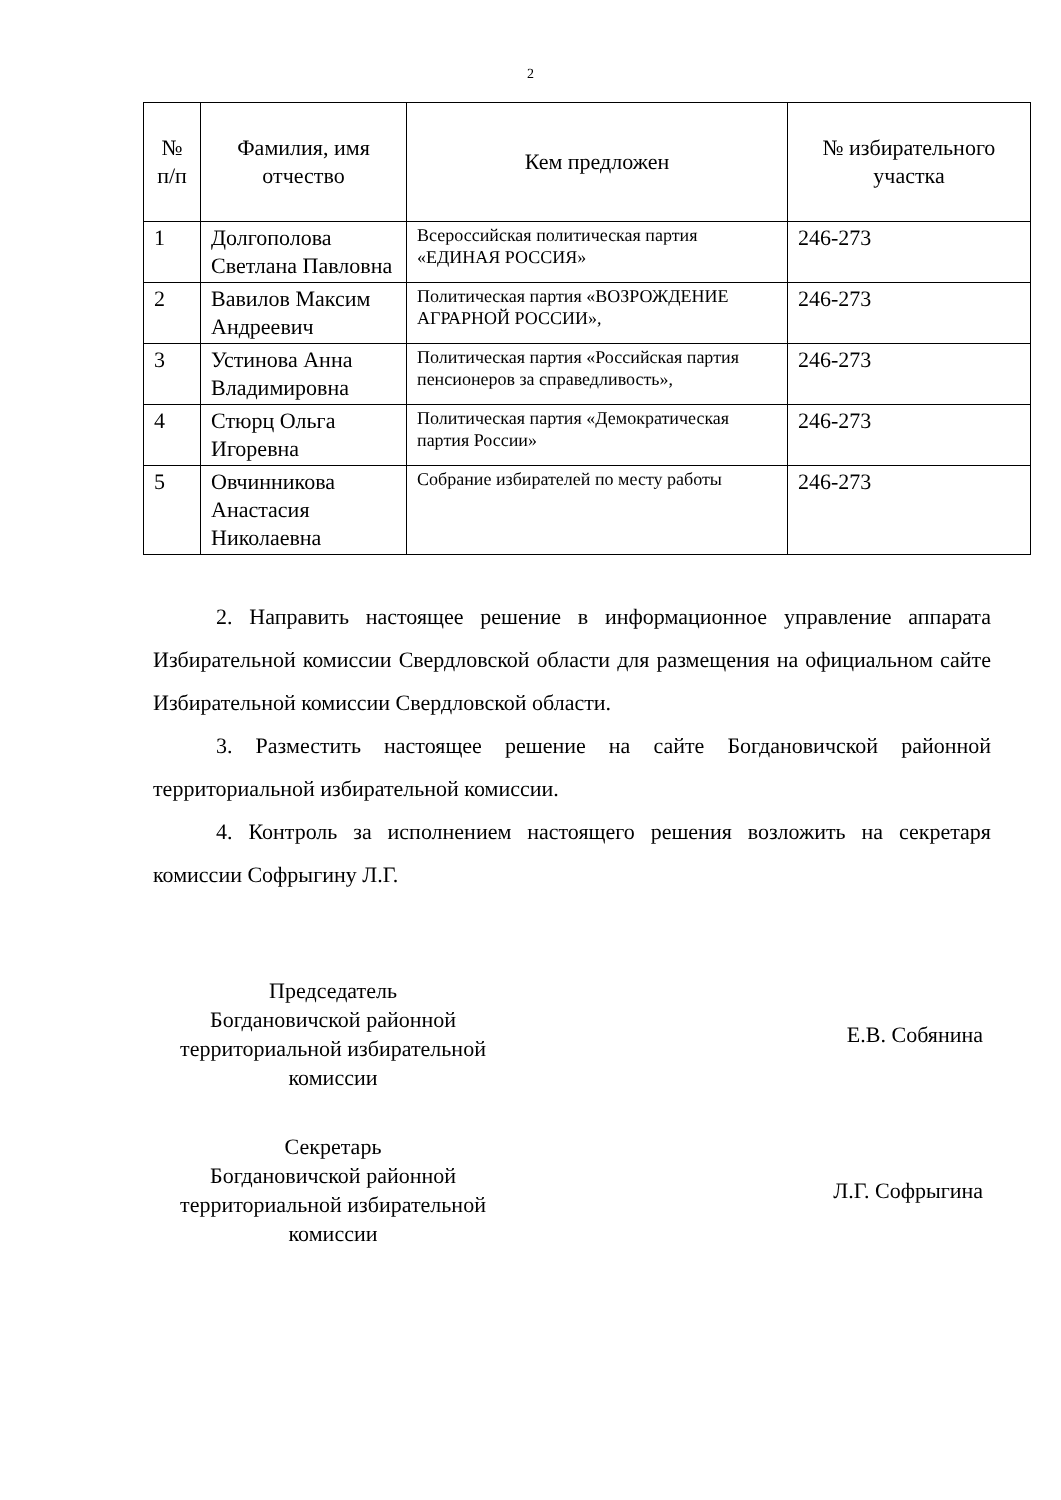2
| № п/п | Фамилия, имя отчество | Кем предложен | № избирательного участка |
| --- | --- | --- | --- |
| 1 | Долгополова Светлана Павловна | Всероссийская политическая партия «ЕДИНАЯ РОССИЯ» | 246-273 |
| 2 | Вавилов Максим Андреевич | Политическая партия «ВОЗРОЖДЕНИЕ АГРАРНОЙ РОССИИ», | 246-273 |
| 3 | Устинова Анна Владимировна | Политическая партия «Российская партия пенсионеров за справедливость», | 246-273 |
| 4 | Стюрц Ольга Игоревна | Политическая партия «Демократическая партия России» | 246-273 |
| 5 | Овчинникова Анастасия Николаевна | Собрание избирателей по месту работы | 246-273 |
2. Направить настоящее решение в информационное управление аппарата Избирательной комиссии Свердловской области для размещения на официальном сайте Избирательной комиссии Свердловской области.
3. Разместить настоящее решение на сайте Богдановичской районной территориальной избирательной комиссии.
4. Контроль за исполнением настоящего решения возложить на секретаря комиссии Софрыгину Л.Г.
Председатель
Богдановичской районной
территориальной избирательной
комиссии
Е.В. Собянина
Секретарь
Богдановичской районной
территориальной избирательной
комиссии
Л.Г. Софрыгина